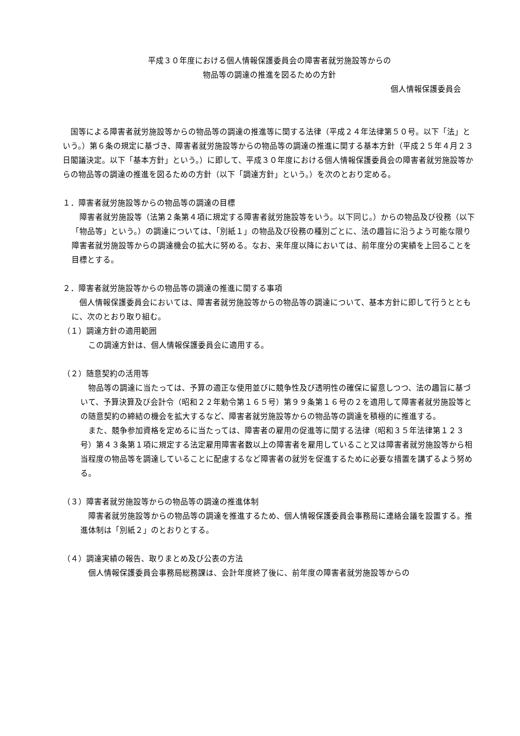平成３０年度における個人情報保護委員会の障害者就労施設等からの
物品等の調達の推進を図るための方針
個人情報保護委員会
　国等による障害者就労施設等からの物品等の調達の推進等に関する法律（平成２４年法律第５０号。以下「法」という。）第６条の規定に基づき、障害者就労施設等からの物品等の調達の推進に関する基本方針（平成２５年４月２３日閣議決定。以下「基本方針」という。）に即して、平成３０年度における個人情報保護委員会の障害者就労施設等からの物品等の調達の推進を図るための方針（以下「調達方針」という。）を次のとおり定める。
１．障害者就労施設等からの物品等の調達の目標
　障害者就労施設等（法第２条第４項に規定する障害者就労施設等をいう。以下同じ。）からの物品及び役務（以下「物品等」という。）の調達については、「別紙１」の物品及び役務の種別ごとに、法の趣旨に沿うよう可能な限り障害者就労施設等からの調達機会の拡大に努める。なお、来年度以降においては、前年度分の実績を上回ることを目標とする。
２．障害者就労施設等からの物品等の調達の推進に関する事項
　個人情報保護委員会においては、障害者就労施設等からの物品等の調達について、基本方針に即して行うとともに、次のとおり取り組む。
（１）調達方針の適用範囲
　この調達方針は、個人情報保護委員会に適用する。
（２）随意契約の活用等
　物品等の調達に当たっては、予算の適正な使用並びに競争性及び透明性の確保に留意しつつ、法の趣旨に基づいて、予算決算及び会計令（昭和２２年勅令第１６５号）第９９条第１６号の２を適用して障害者就労施設等との随意契約の締結の機会を拡大するなど、障害者就労施設等からの物品等の調達を積極的に推進する。
　また、競争参加資格を定めるに当たっては、障害者の雇用の促進等に関する法律（昭和３５年法律第１２３号）第４３条第１項に規定する法定雇用障害者数以上の障害者を雇用していること又は障害者就労施設等から相当程度の物品等を調達していることに配慮するなど障害者の就労を促進するために必要な措置を講ずるよう努める。
（３）障害者就労施設等からの物品等の調達の推進体制
　障害者就労施設等からの物品等の調達を推進するため、個人情報保護委員会事務局に連絡会議を設置する。推進体制は「別紙２」のとおりとする。
（４）調達実績の報告、取りまとめ及び公表の方法
　個人情報保護委員会事務局総務課は、会計年度終了後に、前年度の障害者就労施設等からの